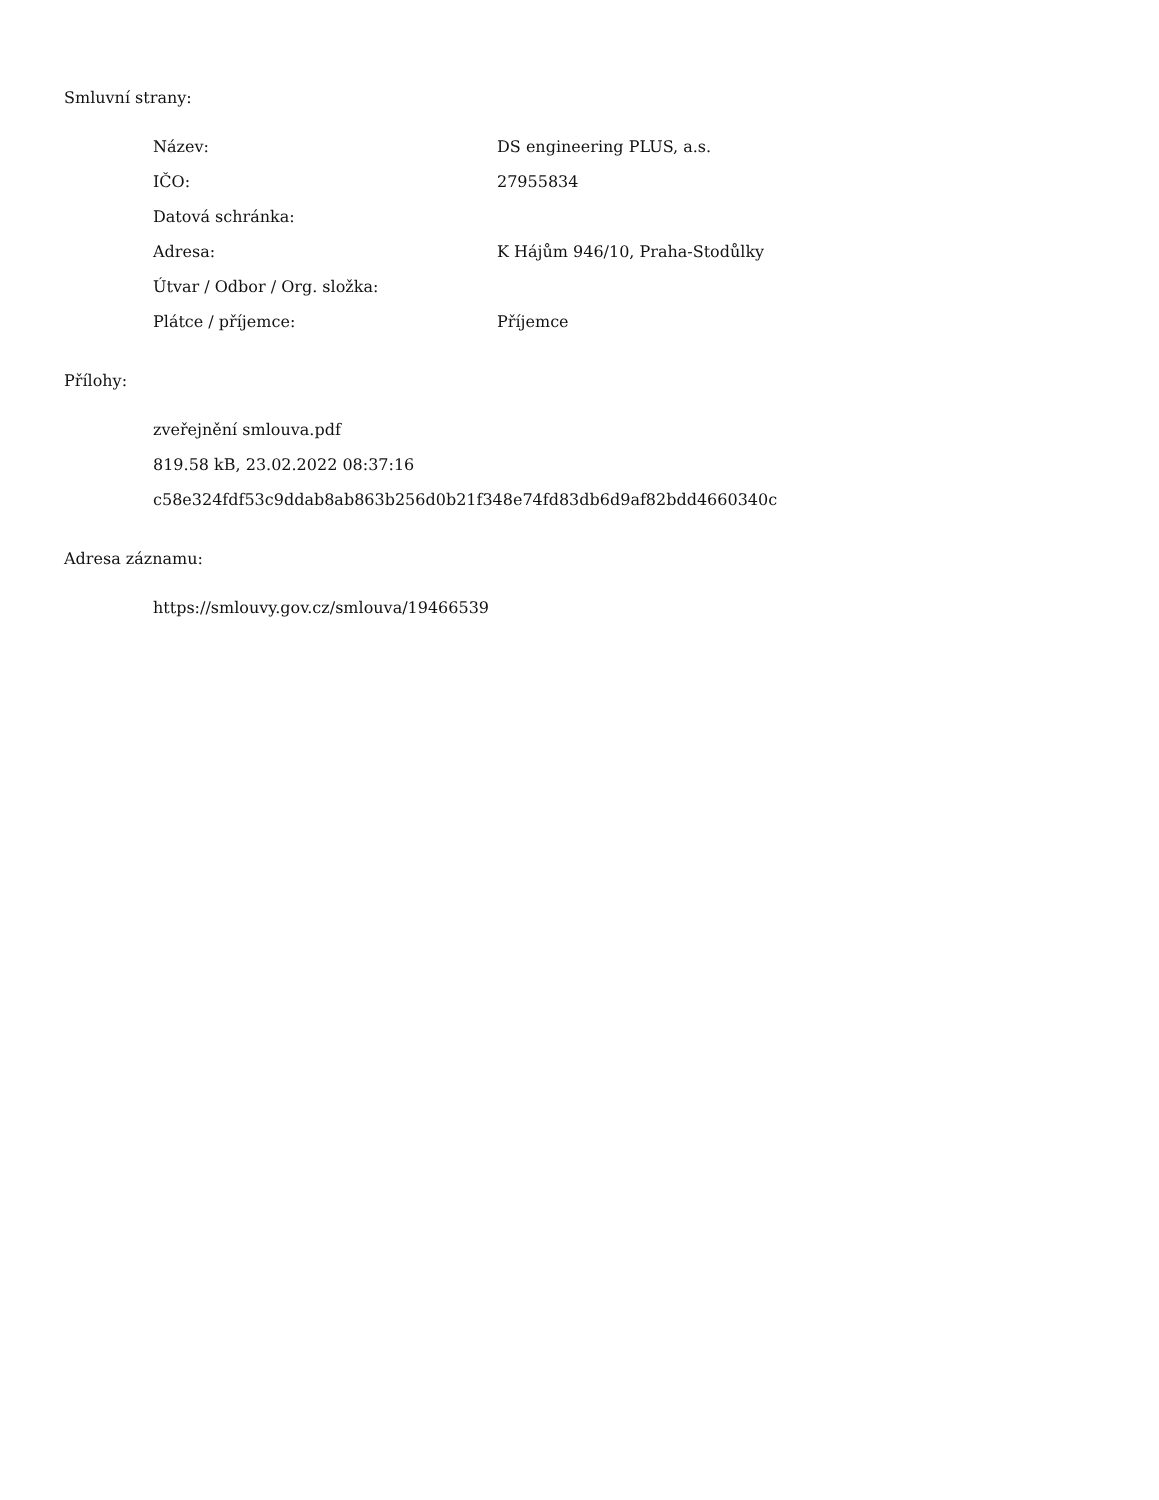Smluvní strany:
| Název: | DS engineering PLUS, a.s. |
| IČO: | 27955834 |
| Datová schránka: | |
| Adresa: | K Hájům 946/10, Praha-Stodůlky |
| Útvar / Odbor / Org. složka: | |
| Plátce / příjemce: | Příjemce |
Přílohy:
zveřejnění smlouva.pdf
819.58 kB, 23.02.2022 08:37:16
c58e324fdf53c9ddab8ab863b256d0b21f348e74fd83db6d9af82bdd4660340c
Adresa záznamu:
https://smlouvy.gov.cz/smlouva/19466539